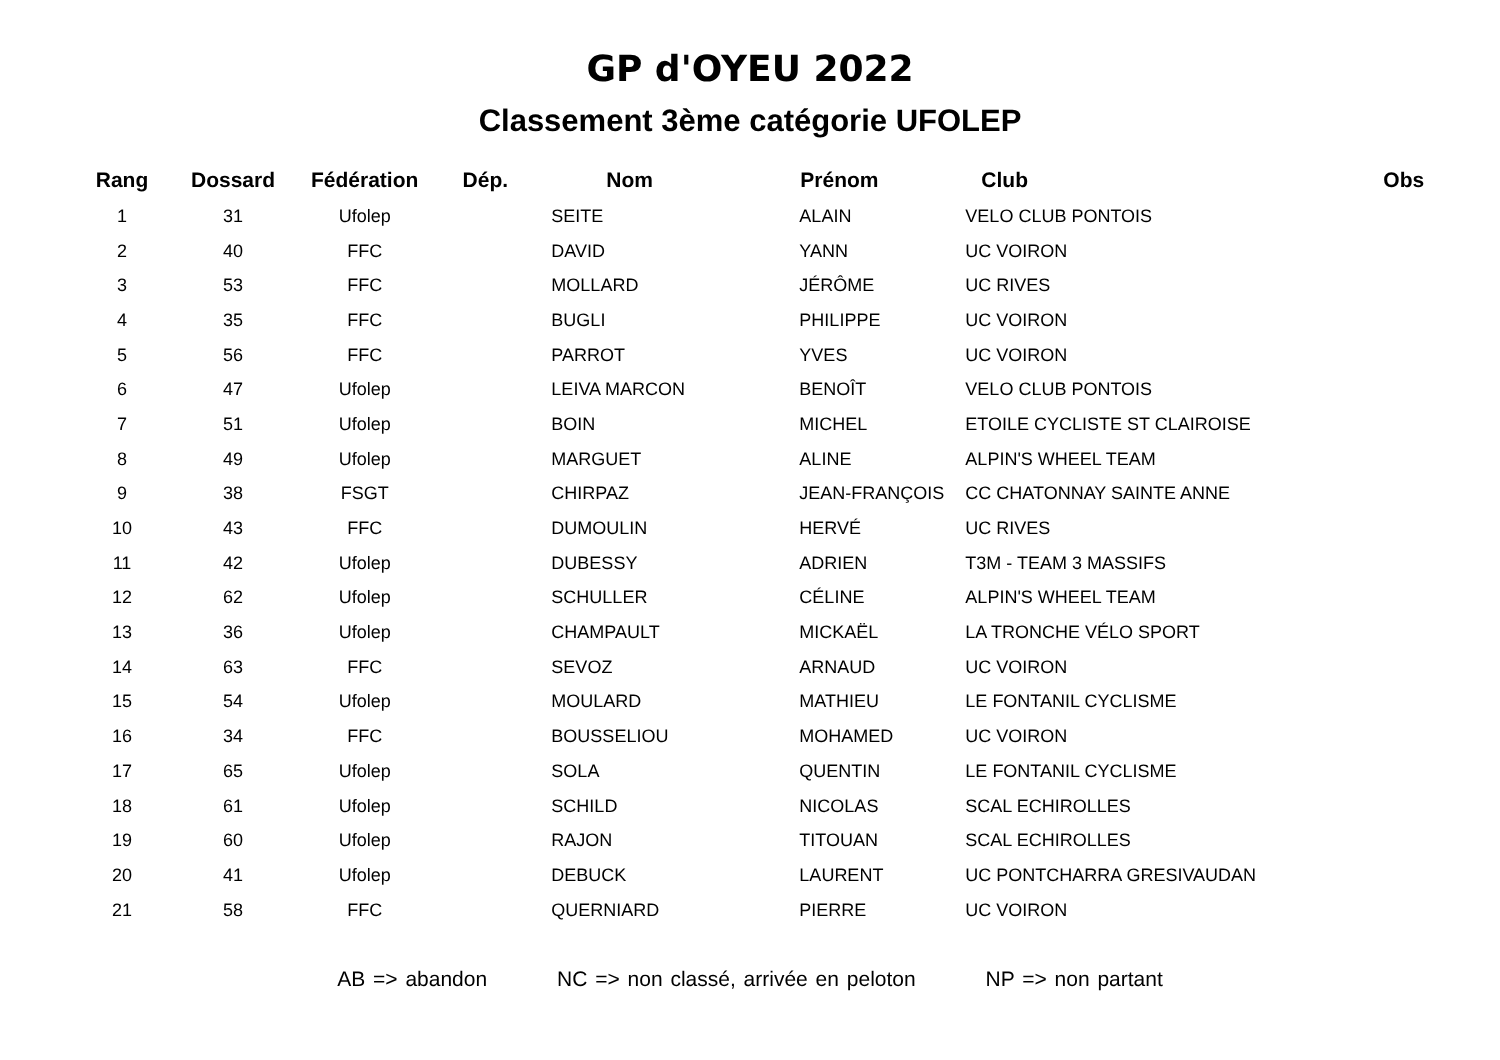GP d'OYEU 2022
Classement 3ème catégorie UFOLEP
| Rang | Dossard | Fédération | Dép. | Nom | Prénom | Club | Obs |
| --- | --- | --- | --- | --- | --- | --- | --- |
| 1 | 31 | Ufolep | | SEITE | ALAIN | VELO CLUB PONTOIS | |
| 2 | 40 | FFC | | DAVID | YANN | UC VOIRON | |
| 3 | 53 | FFC | | MOLLARD | JÉRÔME | UC RIVES | |
| 4 | 35 | FFC | | BUGLI | PHILIPPE | UC VOIRON | |
| 5 | 56 | FFC | | PARROT | YVES | UC VOIRON | |
| 6 | 47 | Ufolep | | LEIVA MARCON | BENOÎT | VELO CLUB PONTOIS | |
| 7 | 51 | Ufolep | | BOIN | MICHEL | ETOILE CYCLISTE ST CLAIROISE | |
| 8 | 49 | Ufolep | | MARGUET | ALINE | ALPIN'S WHEEL TEAM | |
| 9 | 38 | FSGT | | CHIRPAZ | JEAN-FRANÇOIS | CC CHATONNAY SAINTE ANNE | |
| 10 | 43 | FFC | | DUMOULIN | HERVÉ | UC RIVES | |
| 11 | 42 | Ufolep | | DUBESSY | ADRIEN | T3M - TEAM 3 MASSIFS | |
| 12 | 62 | Ufolep | | SCHULLER | CÉLINE | ALPIN'S WHEEL TEAM | |
| 13 | 36 | Ufolep | | CHAMPAULT | MICKAËL | LA TRONCHE VÉLO SPORT | |
| 14 | 63 | FFC | | SEVOZ | ARNAUD | UC VOIRON | |
| 15 | 54 | Ufolep | | MOULARD | MATHIEU | LE FONTANIL CYCLISME | |
| 16 | 34 | FFC | | BOUSSELIOU | MOHAMED | UC VOIRON | |
| 17 | 65 | Ufolep | | SOLA | QUENTIN | LE FONTANIL CYCLISME | |
| 18 | 61 | Ufolep | | SCHILD | NICOLAS | SCAL ECHIROLLES | |
| 19 | 60 | Ufolep | | RAJON | TITOUAN | SCAL ECHIROLLES | |
| 20 | 41 | Ufolep | | DEBUCK | LAURENT | UC PONTCHARRA GRESIVAUDAN | |
| 21 | 58 | FFC | | QUERNIARD | PIERRE | UC VOIRON | |
AB => abandon NC => non classé, arrivée en peloton NP => non partant